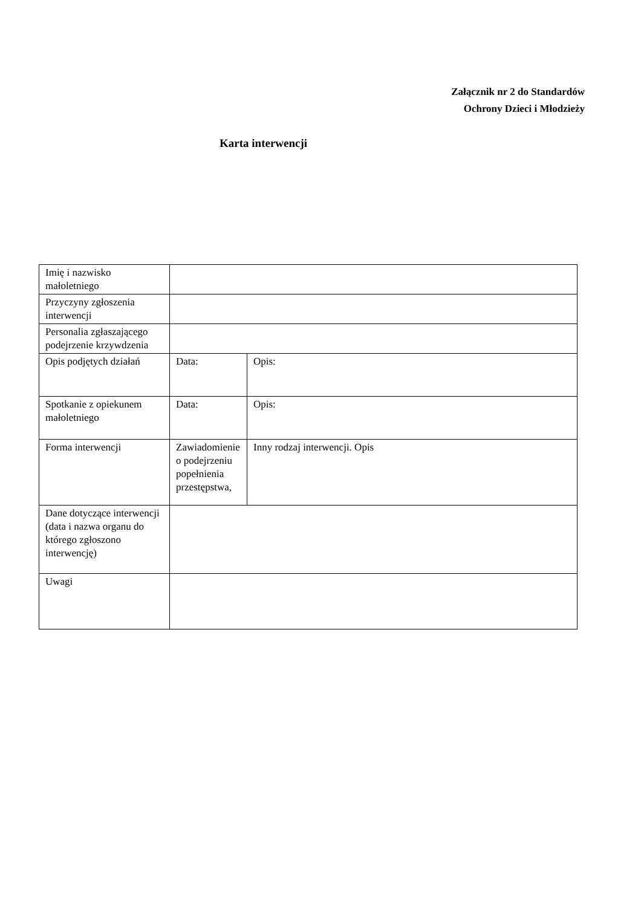Załącznik nr 2 do Standardów
Ochrony Dzieci i Młodzieży
Karta interwencji
| Imię i nazwisko małoletniego | | |
| Przyczyny zgłoszenia interwencji | | |
| Personalia zgłaszającego podejrzenie krzywdzenia | | |
| Opis podjętych działań | Data: | Opis: |
| Spotkanie z opiekunem małoletniego | Data: | Opis: |
| Forma interwencji | Zawiadomienie o podejrzeniu popełnienia przestępstwa, | Inny rodzaj interwencji. Opis |
| Dane dotyczące interwencji (data i nazwa organu do którego zgłoszono interwencję) | | |
| Uwagi | | |